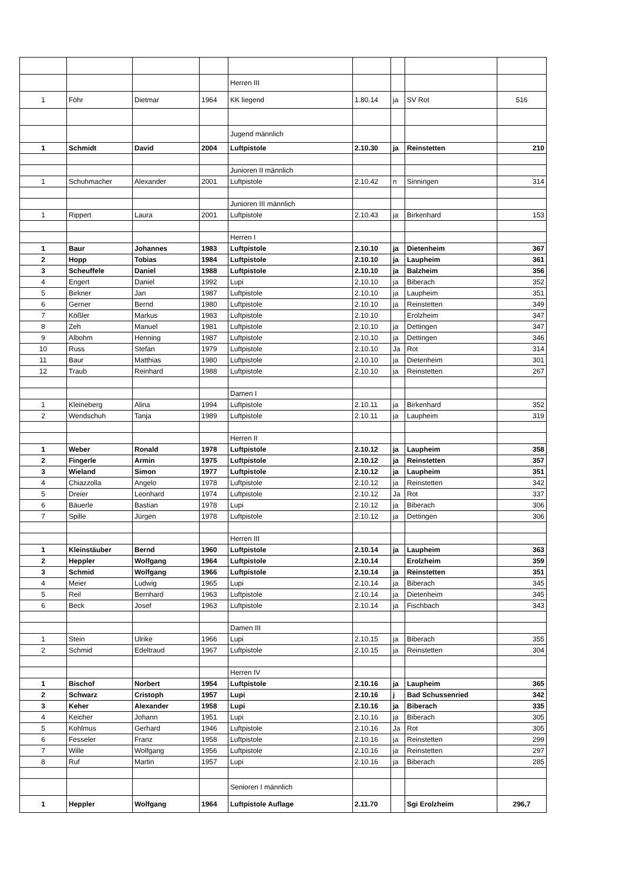| | | | | Herren III | | | | |
| 1 | Föhr | Dietmar | 1964 | KK liegend | 1.80.14 | ja | SV Rot | 516 |
| | | | | Jugend männlich | | | | |
| 1 | Schmidt | David | 2004 | Luftpistole | 2.10.30 | ja | Reinstetten | 210 |
| | | | | Junioren II männlich | | | | |
| 1 | Schuhmacher | Alexander | 2001 | Luftpistole | 2.10.42 | n | Sinningen | 314 |
| | | | | Junioren III männlich | | | | |
| 1 | Rippert | Laura | 2001 | Luftpistole | 2.10.43 | ja | Birkenhard | 153 |
| | | | | Herren I | | | | |
| 1 | Baur | Johannes | 1983 | Luftpistole | 2.10.10 | ja | Dietenheim | 367 |
| 2 | Hopp | Tobias | 1984 | Luftpistole | 2.10.10 | ja | Laupheim | 361 |
| 3 | Scheuffele | Daniel | 1988 | Luftpistole | 2.10.10 | ja | Balzheim | 356 |
| 4 | Engert | Daniel | 1992 | Lupi | 2.10.10 | ja | Biberach | 352 |
| 5 | Birkner | Jan | 1987 | Luftpistole | 2.10.10 | ja | Laupheim | 351 |
| 6 | Gerner | Bernd | 1980 | Luftpistole | 2.10.10 | ja | Reinstetten | 349 |
| 7 | Kößler | Markus | 1983 | Luftpistole | 2.10.10 | | Erolzheim | 347 |
| 8 | Zeh | Manuel | 1981 | Luftpistole | 2.10.10 | ja | Dettingen | 347 |
| 9 | Albohm | Henning | 1987 | Luftpistole | 2.10.10 | ja | Dettingen | 346 |
| 10 | Russ | Stefan | 1979 | Luftpistole | 2.10.10 | Ja | Rot | 314 |
| 11 | Baur | Matthias | 1980 | Luftpistole | 2.10.10 | ja | Dietenheim | 301 |
| 12 | Traub | Reinhard | 1988 | Luftpistole | 2.10.10 | ja | Reinstetten | 267 |
| | | | | Damen I | | | | |
| 1 | Kleineberg | Alina | 1994 | Luftpistole | 2.10.11 | ja | Birkenhard | 352 |
| 2 | Wendschuh | Tanja | 1989 | Luftpistole | 2.10.11 | ja | Laupheim | 319 |
| | | | | Herren II | | | | |
| 1 | Weber | Ronald | 1978 | Luftpistole | 2.10.12 | ja | Laupheim | 358 |
| 2 | Fingerle | Armin | 1975 | Luftpistole | 2.10.12 | ja | Reinstetten | 357 |
| 3 | Wieland | Simon | 1977 | Luftpistole | 2.10.12 | ja | Laupheim | 351 |
| 4 | Chiazzolla | Angelo | 1978 | Luftpistole | 2.10.12 | ja | Reinstetten | 342 |
| 5 | Dreier | Leonhard | 1974 | Luftpistole | 2.10.12 | Ja | Rot | 337 |
| 6 | Bäuerle | Bastian | 1978 | Lupi | 2.10.12 | ja | Biberach | 306 |
| 7 | Spille | Jürgen | 1978 | Luftpistole | 2.10.12 | ja | Dettingen | 306 |
| | | | | Herren III | | | | |
| 1 | Kleinstäuber | Bernd | 1960 | Luftpistole | 2.10.14 | ja | Laupheim | 363 |
| 2 | Heppler | Wolfgang | 1964 | Luftpistole | 2.10.14 | | Erolzheim | 359 |
| 3 | Schmid | Wolfgang | 1966 | Luftpistole | 2.10.14 | ja | Reinstetten | 351 |
| 4 | Meier | Ludwig | 1965 | Lupi | 2.10.14 | ja | Biberach | 345 |
| 5 | Reil | Bernhard | 1963 | Luftpistole | 2.10.14 | ja | Dietenheim | 345 |
| 6 | Beck | Josef | 1963 | Luftpistole | 2.10.14 | ja | Fischbach | 343 |
| | | | | Damen III | | | | |
| 1 | Stein | Ulrike | 1966 | Lupi | 2.10.15 | ja | Biberach | 355 |
| 2 | Schmid | Edeltraud | 1967 | Luftpistole | 2.10.15 | ja | Reinstetten | 304 |
| | | | | Herren IV | | | | |
| 1 | Bischof | Norbert | 1954 | Luftpistole | 2.10.16 | ja | Laupheim | 365 |
| 2 | Schwarz | Cristoph | 1957 | Lupi | 2.10.16 | j | Bad Schussenried | 342 |
| 3 | Keher | Alexander | 1958 | Lupi | 2.10.16 | ja | Biberach | 335 |
| 4 | Keicher | Johann | 1951 | Lupi | 2.10.16 | ja | Biberach | 305 |
| 5 | Kohlmus | Gerhard | 1946 | Luftpistole | 2.10.16 | Ja | Rot | 305 |
| 6 | Fesseler | Franz | 1958 | Luftpistole | 2.10.16 | ja | Reinstetten | 299 |
| 7 | Wille | Wolfgang | 1956 | Luftpistole | 2.10.16 | ja | Reinstetten | 297 |
| 8 | Ruf | Martin | 1957 | Lupi | 2.10.16 | ja | Biberach | 285 |
| | | | | Senioren I männlich | | | | |
| 1 | Heppler | Wolfgang | 1964 | Luftpistole Auflage | 2.11.70 | | Sgi Erolzheim | 296,7 |